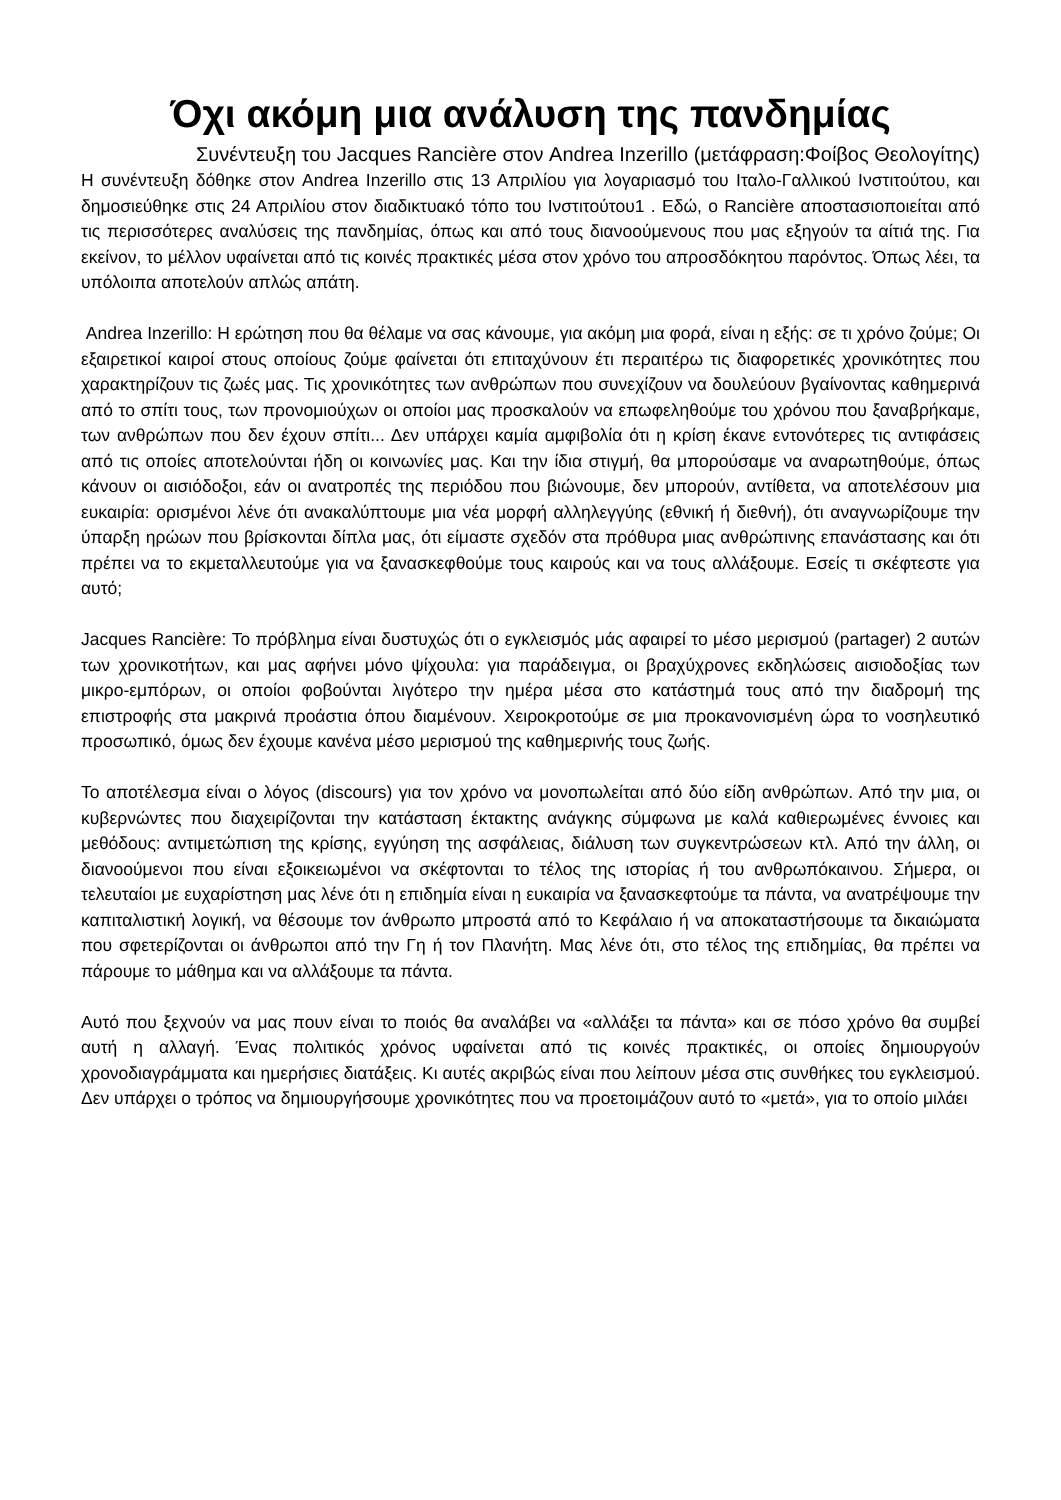Όχι ακόμη μια ανάλυση της πανδημίας
Συνέντευξη του Jacques Rancière στον Andrea Inzerillo (μετάφραση:Φοίβος Θεολογίτης)
Η συνέντευξη δόθηκε στον Andrea Inzerillo στις 13 Απριλίου για λογαριασμό του Ιταλο-Γαλλικού Ινστιτούτου, και δημοσιεύθηκε στις 24 Απριλίου στον διαδικτυακό τόπο του Ινστιτούτου1 . Εδώ, ο Rancière αποστασιοποιείται από τις περισσότερες αναλύσεις της πανδημίας, όπως και από τους διανοούμενους που μας εξηγούν τα αίτιά της. Για εκείνον, το μέλλον υφαίνεται από τις κοινές πρακτικές μέσα στον χρόνο του απροσδόκητου παρόντος. Όπως λέει, τα υπόλοιπα αποτελούν απλώς απάτη.
Andrea Inzerillo: Η ερώτηση που θα θέλαμε να σας κάνουμε, για ακόμη μια φορά, είναι η εξής: σε τι χρόνο ζούμε; Οι εξαιρετικοί καιροί στους οποίους ζούμε φαίνεται ότι επιταχύνουν έτι περαιτέρω τις διαφορετικές χρονικότητες που χαρακτηρίζουν τις ζωές μας. Τις χρονικότητες των ανθρώπων που συνεχίζουν να δουλεύουν βγαίνοντας καθημερινά από το σπίτι τους, των προνομιούχων οι οποίοι μας προσκαλούν να επωφεληθούμε του χρόνου που ξαναβρήκαμε, των ανθρώπων που δεν έχουν σπίτι... Δεν υπάρχει καμία αμφιβολία ότι η κρίση έκανε εντονότερες τις αντιφάσεις από τις οποίες αποτελούνται ήδη οι κοινωνίες μας. Και την ίδια στιγμή, θα μπορούσαμε να αναρωτηθούμε, όπως κάνουν οι αισιόδοξοι, εάν οι ανατροπές της περιόδου που βιώνουμε, δεν μπορούν, αντίθετα, να αποτελέσουν μια ευκαιρία: ορισμένοι λένε ότι ανακαλύπτουμε μια νέα μορφή αλληλεγγύης (εθνική ή διεθνή), ότι αναγνωρίζουμε την ύπαρξη ηρώων που βρίσκονται δίπλα μας, ότι είμαστε σχεδόν στα πρόθυρα μιας ανθρώπινης επανάστασης και ότι πρέπει να το εκμεταλλευτούμε για να ξανασκεφθούμε τους καιρούς και να τους αλλάξουμε. Εσείς τι σκέφτεστε για αυτό;
Jacques Rancière: Το πρόβλημα είναι δυστυχώς ότι ο εγκλεισμός μάς αφαιρεί το μέσο μερισμού (partager) 2 αυτών των χρονικοτήτων, και μας αφήνει μόνο ψίχουλα: για παράδειγμα, οι βραχύχρονες εκδηλώσεις αισιοδοξίας των μικρο-εμπόρων, οι οποίοι φοβούνται λιγότερο την ημέρα μέσα στο κατάστημά τους από την διαδρομή της επιστροφής στα μακρινά προάστια όπου διαμένουν. Χειροκροτούμε σε μια προκανονισμένη ώρα το νοσηλευτικό προσωπικό, όμως δεν έχουμε κανένα μέσο μερισμού της καθημερινής τους ζωής.
Το αποτέλεσμα είναι ο λόγος (discours) για τον χρόνο να μονοπωλείται από δύο είδη ανθρώπων. Από την μια, οι κυβερνώντες που διαχειρίζονται την κατάσταση έκτακτης ανάγκης σύμφωνα με καλά καθιερωμένες έννοιες και μεθόδους: αντιμετώπιση της κρίσης, εγγύηση της ασφάλειας, διάλυση των συγκεντρώσεων κτλ. Από την άλλη, οι διανοούμενοι που είναι εξοικειωμένοι να σκέφτονται το τέλος της ιστορίας ή του ανθρωπόκαινου. Σήμερα, οι τελευταίοι με ευχαρίστηση μας λένε ότι η επιδημία είναι η ευκαιρία να ξανασκεφτούμε τα πάντα, να ανατρέψουμε την καπιταλιστική λογική, να θέσουμε τον άνθρωπο μπροστά από το Κεφάλαιο ή να αποκαταστήσουμε τα δικαιώματα που σφετερίζονται οι άνθρωποι από την Γη ή τον Πλανήτη. Μας λένε ότι, στο τέλος της επιδημίας, θα πρέπει να πάρουμε το μάθημα και να αλλάξουμε τα πάντα.
Αυτό που ξεχνούν να μας πουν είναι το ποιός θα αναλάβει να «αλλάξει τα πάντα» και σε πόσο χρόνο θα συμβεί αυτή η αλλαγή. Ένας πολιτικός χρόνος υφαίνεται από τις κοινές πρακτικές, οι οποίες δημιουργούν χρονοδιαγράμματα και ημερήσιες διατάξεις. Κι αυτές ακριβώς είναι που λείπουν μέσα στις συνθήκες του εγκλεισμού. Δεν υπάρχει ο τρόπος να δημιουργήσουμε χρονικότητες που να προετοιμάζουν αυτό το «μετά», για το οποίο μιλάει